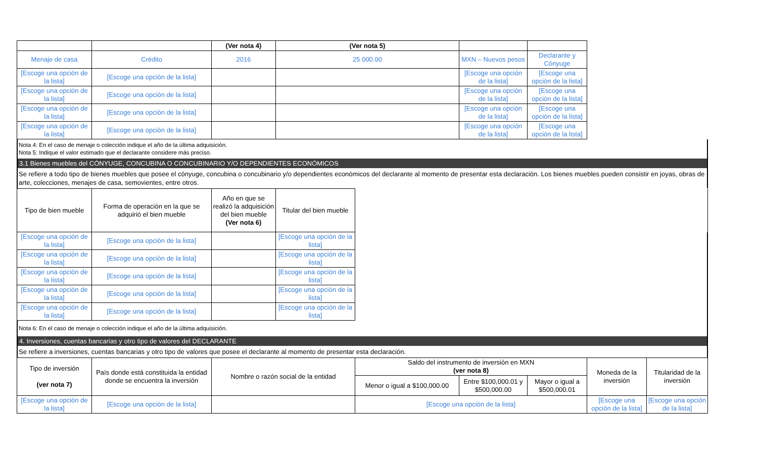| | | (Ver nota 4) | (Ver nota 5) | | | |
| Menaje de casa | Crédito | 2016 | 25 000.00 | MXN – Nuevos pesos | Declarante y Cónyuge | |
| [Escoge una opción de la lista] | [Escoge una opción de la lista] | | | [Escoge una opción de la lista] | [Escoge una opción de la lista] | |
| [Escoge una opción de la lista] | [Escoge una opción de la lista] | | | [Escoge una opción de la lista] | [Escoge una opción de la lista] | |
| [Escoge una opción de la lista] | [Escoge una opción de la lista] | | | [Escoge una opción de la lista] | [Escoge una opción de la lista] | |
| [Escoge una opción de la lista] | [Escoge una opción de la lista] | | | [Escoge una opción de la lista] | [Escoge una opción de la lista] | |
Nota 4: En el caso de menaje o colección indique el año de la última adquisición.
Nota 5: Indique el valor estimado que el declarante considere más preciso.
3.1 Bienes muebles del CÓNYUGE, CONCUBINA O CONCUBINARIO Y/O DEPENDIENTES ECONÓMICOS
Se refiere a todo tipo de bienes muebles que posee el cónyuge, concubina o concubinario y/o dependientes económicos del declarante al momento de presentar esta declaración. Los bienes muebles pueden consistir en joyas, obras de arte, colecciones, menajes de casa, semovientes, entre otros.
| Tipo de bien mueble | Forma de operación en la que se adquirió el bien mueble | Año en que se realizó la adquisición del bien mueble (Ver nota 6) | Titular del bien mueble | |
| [Escoge una opción de la lista] | [Escoge una opción de la lista] | | [Escoge una opción de la lista] | |
| [Escoge una opción de la lista] | [Escoge una opción de la lista] | | [Escoge una opción de la lista] | |
| [Escoge una opción de la lista] | [Escoge una opción de la lista] | | [Escoge una opción de la lista] | |
| [Escoge una opción de la lista] | [Escoge una opción de la lista] | | [Escoge una opción de la lista] | |
| [Escoge una opción de la lista] | [Escoge una opción de la lista] | | [Escoge una opción de la lista] | |
Nota 6: En el caso de menaje o colección indique el año de la última adquisición.
4. Inversiones, cuentas bancarias y otro tipo de valores del DECLARANTE
Se refiere a inversiones, cuentas bancarias y otro tipo de valores que posee el declarante al momento de presentar esta declaración.
| Tipo de inversión (ver nota 7) | País donde está constituida la entidad donde se encuentra la inversión | Nombre o razón social de la entidad | Saldo del instrumento de inversión en MXN (ver nota 8) | | | Moneda de la inversión | Titularidad de la inversión |
| --- | --- | --- | --- | --- | --- | --- | --- |
| | | | Menor o igual a $100,000.00 | Entre $100,000.01 y $500,000.00 | Mayor o igual a $500,000.01 | | |
| [Escoge una opción de la lista] | [Escoge una opción de la lista] | | [Escoge una opción de la lista] | | | [Escoge una opción de la lista] | [Escoge una opción de la lista] |